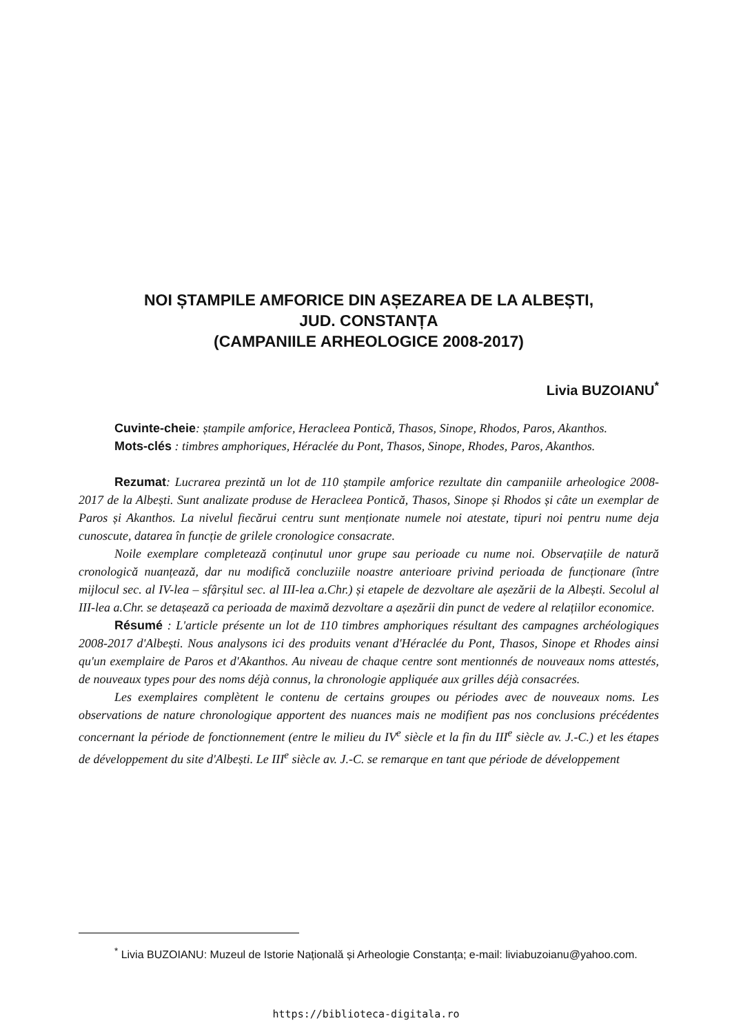NOI ȘTAMPILE AMFORICE DIN AȘEZAREA DE LA ALBEȘTI,
JUD. CONSTANȚA
(CAMPANIILE ARHEOLOGICE 2008-2017)
Livia BUZOIANU<sup>*</sup>
Cuvinte-cheie: ștampile amforice, Heracleea Pontică, Thasos, Sinope, Rhodos, Paros, Akanthos.
Mots-clés : timbres amphoriques, Héraclée du Pont, Thasos, Sinope, Rhodes, Paros, Akanthos.
Rezumat: Lucrarea prezintă un lot de 110 ștampile amforice rezultate din campaniile arheologice 2008-2017 de la Albești. Sunt analizate produse de Heracleea Pontică, Thasos, Sinope și Rhodos și câte un exemplar de Paros și Akanthos. La nivelul fiecărui centru sunt menționate numele noi atestate, tipuri noi pentru nume deja cunoscute, datarea în funcție de grilele cronologice consacrate.
Noile exemplare completează conținutul unor grupe sau perioade cu nume noi. Observațiile de natură cronologică nuanțează, dar nu modifică concluziile noastre anterioare privind perioada de funcționare (între mijlocul sec. al IV-lea – sfârșitul sec. al III-lea a.Chr.) și etapele de dezvoltare ale așezării de la Albești. Secolul al III-lea a.Chr. se detașează ca perioada de maximă dezvoltare a așezării din punct de vedere al relațiilor economice.
Résumé : L'article présente un lot de 110 timbres amphoriques résultant des campagnes archéologiques 2008-2017 d'Albești. Nous analysons ici des produits venant d'Héraclée du Pont, Thasos, Sinope et Rhodes ainsi qu'un exemplaire de Paros et d'Akanthos. Au niveau de chaque centre sont mentionnés de nouveaux noms attestés, de nouveaux types pour des noms déjà connus, la chronologie appliquée aux grilles déjà consacrées.
Les exemplaires complètent le contenu de certains groupes ou périodes avec de nouveaux noms. Les observations de nature chronologique apportent des nuances mais ne modifient pas nos conclusions précédentes concernant la période de fonctionnement (entre le milieu du IV<sup>e</sup> siècle et la fin du III<sup>e</sup> siècle av. J.-C.) et les étapes de développement du site d'Albești. Le III<sup>e</sup> siècle av. J.-C. se remarque en tant que période de développement
<sup>*</sup> Livia BUZOIANU: Muzeul de Istorie Națională și Arheologie Constanța; e-mail: liviabuzoianu@yahoo.com.
https://biblioteca-digitala.ro